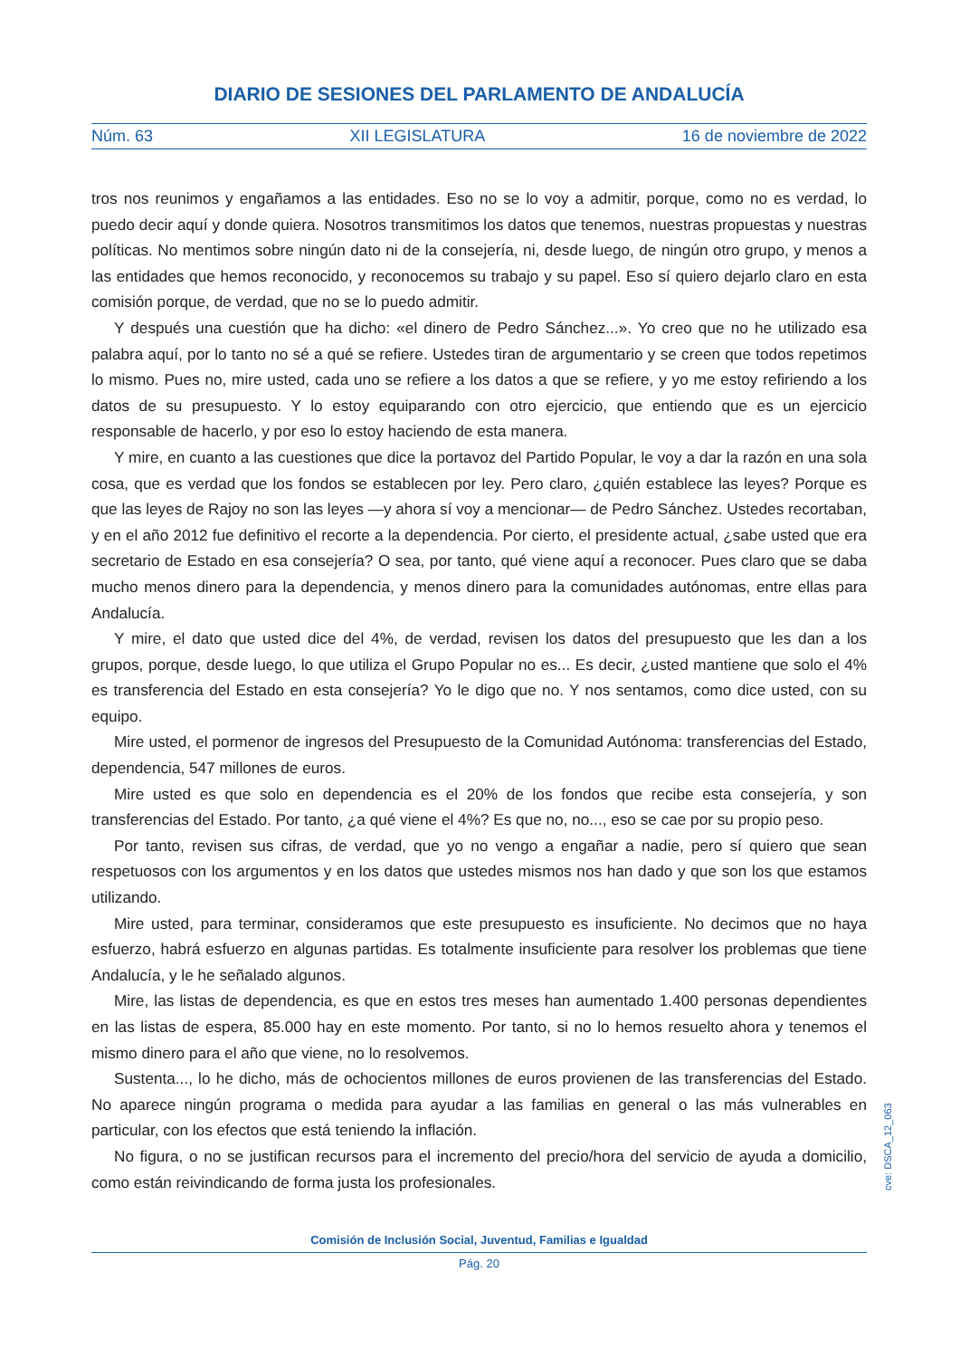DIARIO DE SESIONES DEL PARLAMENTO DE ANDALUCÍA
Núm. 63 XII LEGISLATURA 16 de noviembre de 2022
tros nos reunimos y engañamos a las entidades. Eso no se lo voy a admitir, porque, como no es verdad, lo puedo decir aquí y donde quiera. Nosotros transmitimos los datos que tenemos, nuestras propuestas y nuestras políticas. No mentimos sobre ningún dato ni de la consejería, ni, desde luego, de ningún otro grupo, y menos a las entidades que hemos reconocido, y reconocemos su trabajo y su papel. Eso sí quiero dejarlo claro en esta comisión porque, de verdad, que no se lo puedo admitir.
Y después una cuestión que ha dicho: «el dinero de Pedro Sánchez...». Yo creo que no he utilizado esa palabra aquí, por lo tanto no sé a qué se refiere. Ustedes tiran de argumentario y se creen que todos repetimos lo mismo. Pues no, mire usted, cada uno se refiere a los datos a que se refiere, y yo me estoy refiriendo a los datos de su presupuesto. Y lo estoy equiparando con otro ejercicio, que entiendo que es un ejercicio responsable de hacerlo, y por eso lo estoy haciendo de esta manera.
Y mire, en cuanto a las cuestiones que dice la portavoz del Partido Popular, le voy a dar la razón en una sola cosa, que es verdad que los fondos se establecen por ley. Pero claro, ¿quién establece las leyes? Porque es que las leyes de Rajoy no son las leyes —y ahora sí voy a mencionar— de Pedro Sánchez. Ustedes recortaban, y en el año 2012 fue definitivo el recorte a la dependencia. Por cierto, el presidente actual, ¿sabe usted que era secretario de Estado en esa consejería? O sea, por tanto, qué viene aquí a reconocer. Pues claro que se daba mucho menos dinero para la dependencia, y menos dinero para la comunidades autónomas, entre ellas para Andalucía.
Y mire, el dato que usted dice del 4%, de verdad, revisen los datos del presupuesto que les dan a los grupos, porque, desde luego, lo que utiliza el Grupo Popular no es... Es decir, ¿usted mantiene que solo el 4% es transferencia del Estado en esta consejería? Yo le digo que no. Y nos sentamos, como dice usted, con su equipo.
Mire usted, el pormenor de ingresos del Presupuesto de la Comunidad Autónoma: transferencias del Estado, dependencia, 547 millones de euros.
Mire usted es que solo en dependencia es el 20% de los fondos que recibe esta consejería, y son transferencias del Estado. Por tanto, ¿a qué viene el 4%? Es que no, no..., eso se cae por su propio peso.
Por tanto, revisen sus cifras, de verdad, que yo no vengo a engañar a nadie, pero sí quiero que sean respetuosos con los argumentos y en los datos que ustedes mismos nos han dado y que son los que estamos utilizando.
Mire usted, para terminar, consideramos que este presupuesto es insuficiente. No decimos que no haya esfuerzo, habrá esfuerzo en algunas partidas. Es totalmente insuficiente para resolver los problemas que tiene Andalucía, y le he señalado algunos.
Mire, las listas de dependencia, es que en estos tres meses han aumentado 1.400 personas dependientes en las listas de espera, 85.000 hay en este momento. Por tanto, si no lo hemos resuelto ahora y tenemos el mismo dinero para el año que viene, no lo resolvemos.
Sustenta..., lo he dicho, más de ochocientos millones de euros provienen de las transferencias del Estado. No aparece ningún programa o medida para ayudar a las familias en general o las más vulnerables en particular, con los efectos que está teniendo la inflación.
No figura, o no se justifican recursos para el incremento del precio/hora del servicio de ayuda a domicilio, como están reivindicando de forma justa los profesionales.
cve: DSCA_12_063
Comisión de Inclusión Social, Juventud, Familias e Igualdad
Pág. 20